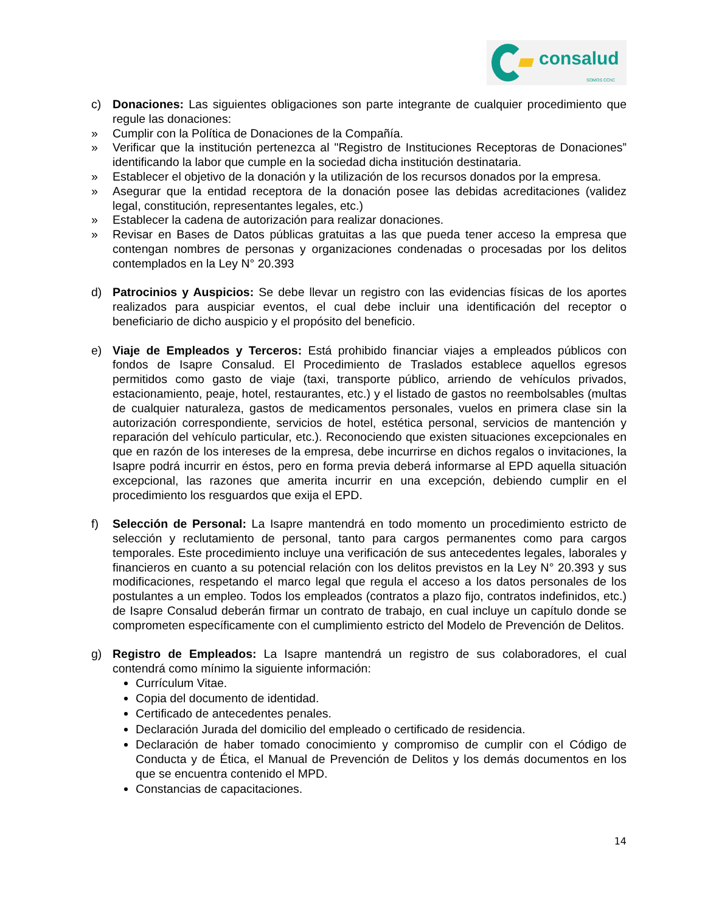consalud
SOMOS CChC
c) Donaciones: Las siguientes obligaciones son parte integrante de cualquier procedimiento que regule las donaciones:
» Cumplir con la Política de Donaciones de la Compañía.
» Verificar que la institución pertenezca al "Registro de Instituciones Receptoras de Donaciones” identificando la labor que cumple en la sociedad dicha institución destinataria.
» Establecer el objetivo de la donación y la utilización de los recursos donados por la empresa.
» Asegurar que la entidad receptora de la donación posee las debidas acreditaciones (validez legal, constitución, representantes legales, etc.)
» Establecer la cadena de autorización para realizar donaciones.
» Revisar en Bases de Datos públicas gratuitas a las que pueda tener acceso la empresa que contengan nombres de personas y organizaciones condenadas o procesadas por los delitos contemplados en la Ley N° 20.393
d) Patrocinios y Auspicios: Se debe llevar un registro con las evidencias físicas de los aportes realizados para auspiciar eventos, el cual debe incluir una identificación del receptor o beneficiario de dicho auspicio y el propósito del beneficio.
e) Viaje de Empleados y Terceros: Está prohibido financiar viajes a empleados públicos con fondos de Isapre Consalud. El Procedimiento de Traslados establece aquellos egresos permitidos como gasto de viaje (taxi, transporte público, arriendo de vehículos privados, estacionamiento, peaje, hotel, restaurantes, etc.) y el listado de gastos no reembolsables (multas de cualquier naturaleza, gastos de medicamentos personales, vuelos en primera clase sin la autorización correspondiente, servicios de hotel, estética personal, servicios de mantención y reparación del vehículo particular, etc.). Reconociendo que existen situaciones excepcionales en que en razón de los intereses de la empresa, debe incurrirse en dichos regalos o invitaciones, la Isapre podrá incurrir en éstos, pero en forma previa deberá informarse al EPD aquella situación excepcional, las razones que amerita incurrir en una excepción, debiendo cumplir en el procedimiento los resguardos que exija el EPD.
f) Selección de Personal: La Isapre mantendrá en todo momento un procedimiento estricto de selección y reclutamiento de personal, tanto para cargos permanentes como para cargos temporales. Este procedimiento incluye una verificación de sus antecedentes legales, laborales y financieros en cuanto a su potencial relación con los delitos previstos en la Ley N° 20.393 y sus modificaciones, respetando el marco legal que regula el acceso a los datos personales de los postulantes a un empleo. Todos los empleados (contratos a plazo fijo, contratos indefinidos, etc.) de Isapre Consalud deberán firmar un contrato de trabajo, en cual incluye un capítulo donde se comprometen específicamente con el cumplimiento estricto del Modelo de Prevención de Delitos.
g) Registro de Empleados: La Isapre mantendrá un registro de sus colaboradores, el cual contendrá como mínimo la siguiente información:
Currículum Vitae.
Copia del documento de identidad.
Certificado de antecedentes penales.
Declaración Jurada del domicilio del empleado o certificado de residencia.
Declaración de haber tomado conocimiento y compromiso de cumplir con el Código de Conducta y de Ética, el Manual de Prevención de Delitos y los demás documentos en los que se encuentra contenido el MPD.
Constancias de capacitaciones.
14